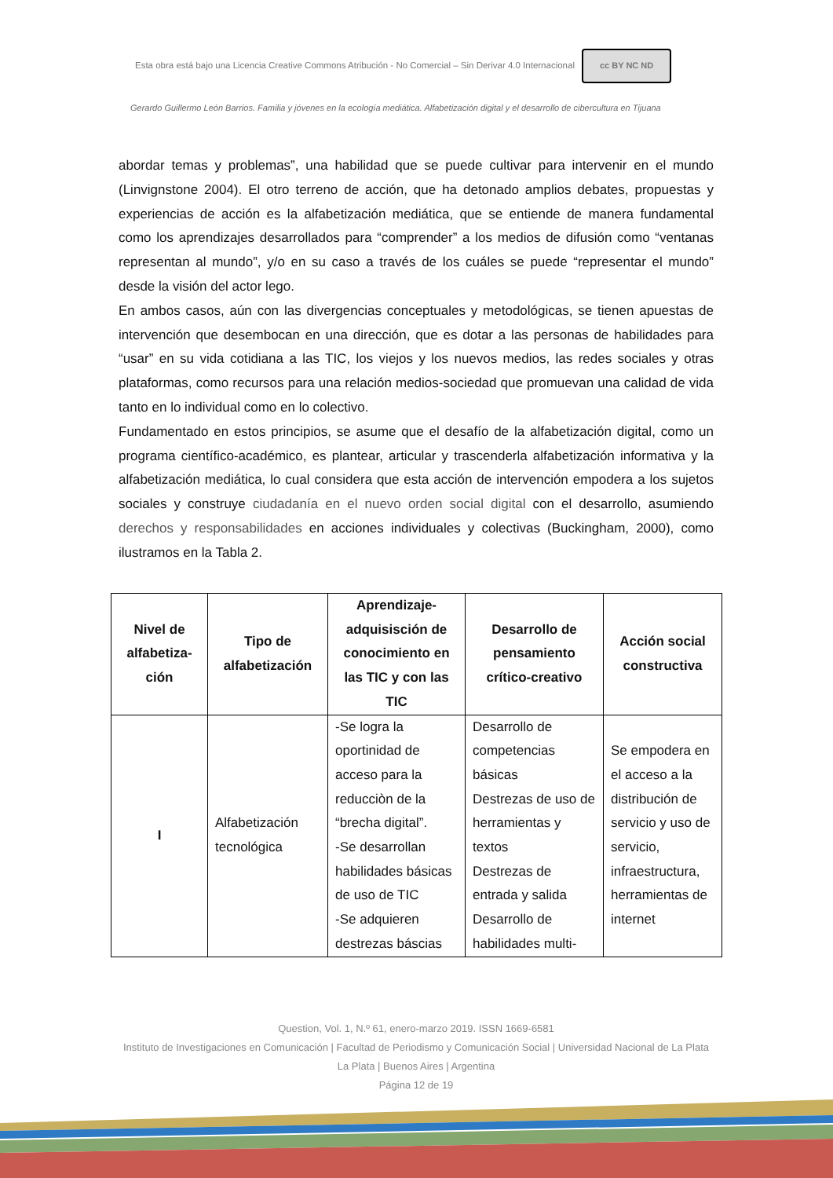Esta obra está bajo una Licencia Creative Commons Atribución - No Comercial – Sin Derivar 4.0 Internacional cc BY NC ND
Gerardo Guillermo León Barrios. Familia y jóvenes en la ecología mediática. Alfabetización digital y el desarrollo de cibercultura en Tijuana
abordar temas y problemas”, una habilidad que se puede cultivar para intervenir en el mundo (Linvignstone 2004). El otro terreno de acción, que ha detonado amplios debates, propuestas y experiencias de acción es la alfabetización mediática, que se entiende de manera fundamental como los aprendizajes desarrollados para “comprender” a los medios de difusión como “ventanas representan al mundo”, y/o en su caso a través de los cuáles se puede “representar el mundo” desde la visión del actor lego.
En ambos casos, aún con las divergencias conceptuales y metodológicas, se tienen apuestas de intervención que desembocan en una dirección, que es dotar a las personas de habilidades para “usar” en su vida cotidiana a las TIC, los viejos y los nuevos medios, las redes sociales y otras plataformas, como recursos para una relación medios-sociedad que promuevan una calidad de vida tanto en lo individual como en lo colectivo.
Fundamentado en estos principios, se asume que el desafío de la alfabetización digital, como un programa científico-académico, es plantear, articular y trascenderla alfabetización informativa y la alfabetización mediática, lo cual considera que esta acción de intervención empodera a los sujetos sociales y construye ciudadanía en el nuevo orden social digital con el desarrollo, asumiendo derechos y responsabilidades en acciones individuales y colectivas (Buckingham, 2000), como ilustramos en la Tabla 2.
| Nivel de alfabetiza-ción | Tipo de alfabetización | Aprendizaje-adquisisción de conocimiento en las TIC y con las TIC | Desarrollo de pensamiento crítico-creativo | Acción social constructiva |
| --- | --- | --- | --- | --- |
| I | Alfabetización tecnológica | -Se logra la oportinidad de acceso para la reducciòn de la “brecha digital”. -Se desarrollan habilidades básicas de uso de TIC -Se adquieren destrezas báscias | Desarrollo de competencias básicas Destrezas de uso de herramientas y textos Destrezas de entrada y salida Desarrollo de habilidades multi- | Se empodera en el acceso a la distribución de servicio y uso de servicio, infraestructura, herramientas de internet |
Question, Vol. 1, N.º 61, enero-marzo 2019. ISSN 1669-6581
Instituto de Investigaciones en Comunicación | Facultad de Periodismo y Comunicación Social | Universidad Nacional de La Plata La Plata | Buenos Aires | Argentina
Página 12 de 19